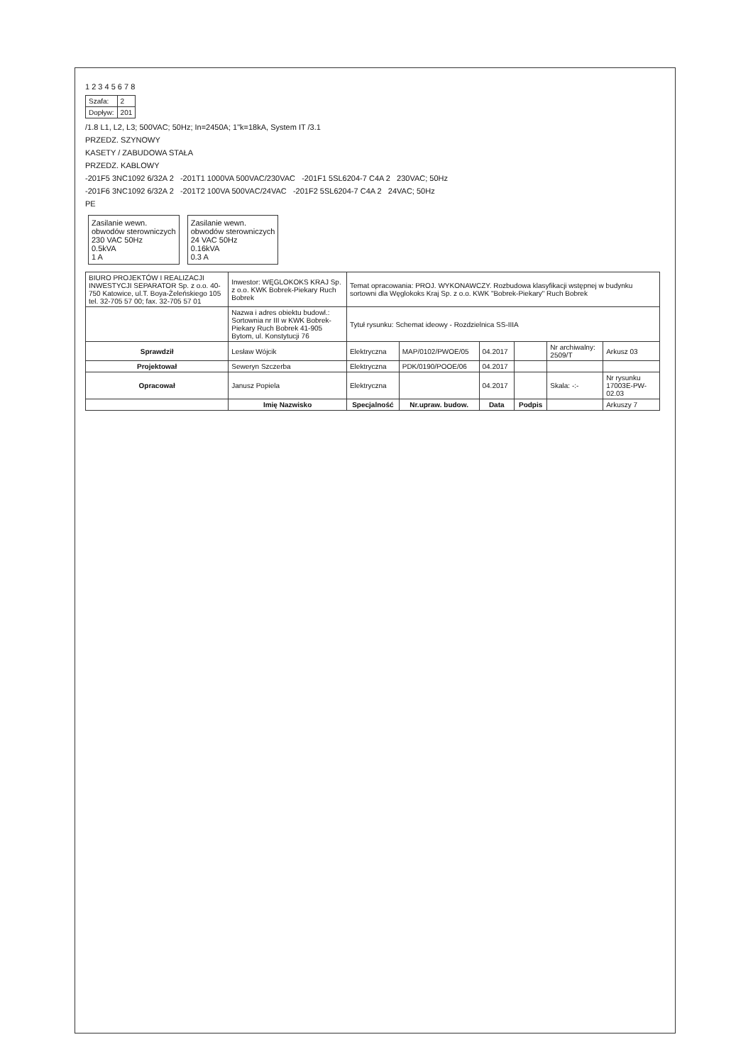1 2 3 4 5 6 7 8
| Szafa: | 2 |
| Dopływ: | 201 |
/1.8 L1, L2, L3; 500VAC; 50Hz; In=2450A; 1"k=18kA, System IT /3.1
PRZEDZ. SZYNOWY
KASETY / ZABUDOWA STAŁA
PRZEDZ. KABLOWY
-201F5 3NC1092 6/32A 2 -201T1 1000VA 500VAC/230VAC -201F1 5SL6204-7 C4A 2 230VAC; 50Hz
-201F6 3NC1092 6/32A 2 -201T2 100VA 500VAC/24VAC -201F2 5SL6204-7 C4A 2 24VAC; 50Hz
PE
Zasilanie wewn.
obwodów sterowniczych
230 VAC 50Hz
0.5kVA
1 A
Zasilanie wewn.
obwodów sterowniczych
24 VAC 50Hz
0.16kVA
0.3 A
| BIURO PROJEKTÓW I REALIZACJI INWESTYCJI SEPARATOR Sp. z o.o. 40-750 Katowice, ul.T. Boya-Żeleńskiego 105 tel. 32-705 57 00; fax. 32-705 57 01 | Inwestor: WĘGLOKOKS KRAJ Sp. z o.o. KWK Bobrek-Piekary Ruch Bobrek | Temat opracowania: PROJ. WYKONAWCZY. Rozbudowa klasyfikacji wstępnej w budynku sortowni dla Węglokoks Kraj Sp. z o.o. KWK "Bobrek-Piekary" Ruch Bobrek | | | | | |
| | Nazwa i adres obiektu budowl.: Sortownia nr III w KWK Bobrek-Piekary Ruch Bobrek 41-905 Bytom, ul. Konstytucji 76 | Tytuł rysunku: Schemat ideowy - Rozdzielnica SS-IIIA | | | | | |
| Sprawdził | Lesław Wójcik | Elektryczna | MAP/0102/PWOE/05 | 04.2017 | | Nr archiwalny: 2509/T | Arkusz 03 |
| Projektował | Seweryn Szczerba | Elektryczna | PDK/0190/POOE/06 | 04.2017 | | | |
| Opracował | Janusz Popiela | Elektryczna | | 04.2017 | | Skala: -:- | Nr rysunku 17003E-PW-02.03 |
| | Imię Nazwisko | Specjalność | Nr.upraw. budow. | Data | Podpis | | Arkuszy 7 |